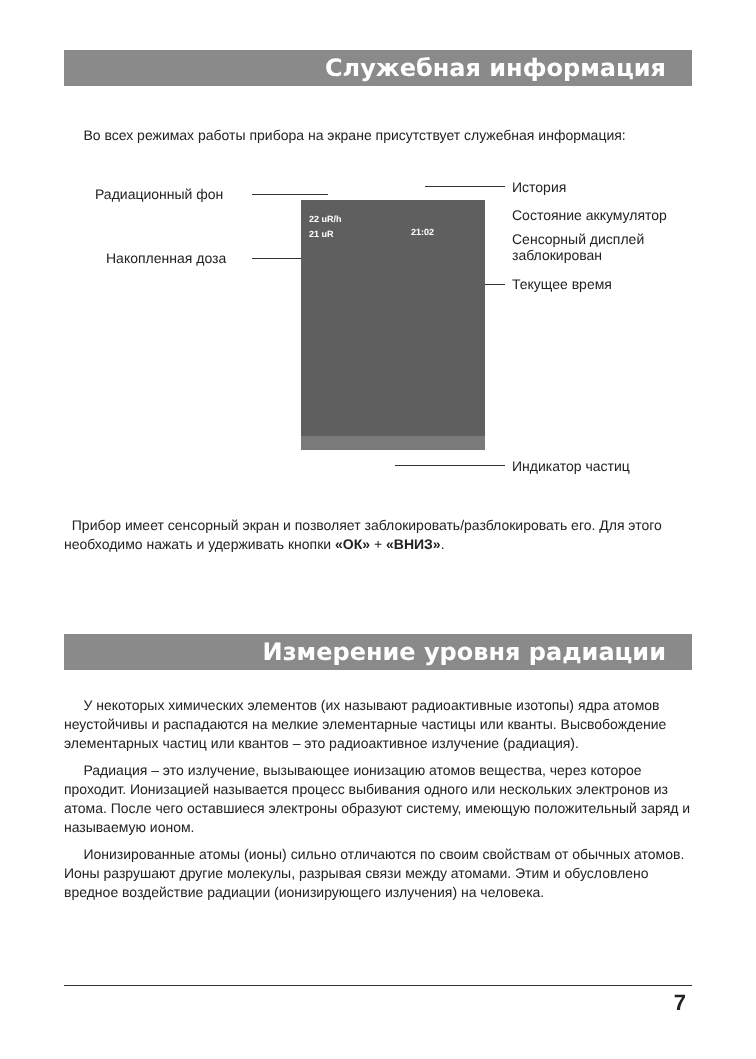Служебная информация
Во всех режимах работы прибора на экране присутствует служебная информация:
Радиационный фон
Накопленная доза
История
Состояние аккумулятор
Сенсорный дисплей
заблокирован
Текущее время
Индикатор частиц
22 uR/h
21 uR 21:02
Прибор имеет сенсорный экран и позволяет заблокировать/разблокировать его. Для этого необходимо нажать и удерживать кнопки «ОК» + «ВНИЗ».
Измерение уровня радиации
У некоторых химических элементов (их называют радиоактивные изотопы) ядра атомов неустойчивы и распадаются на мелкие элементарные частицы или кванты. Высвобождение элементарных частиц или квантов – это радиоактивное излучение (радиация).
Радиация – это излучение, вызывающее ионизацию атомов вещества, через которое проходит. Ионизацией называется процесс выбивания одного или нескольких электронов из атома. После чего оставшиеся электроны образуют систему, имеющую положительный заряд и называемую ионом.
Ионизированные атомы (ионы) сильно отличаются по своим свойствам от обычных атомов. Ионы разрушают другие молекулы, разрывая связи между атомами. Этим и обусловлено вредное воздействие радиации (ионизирующего излучения) на человека.
7